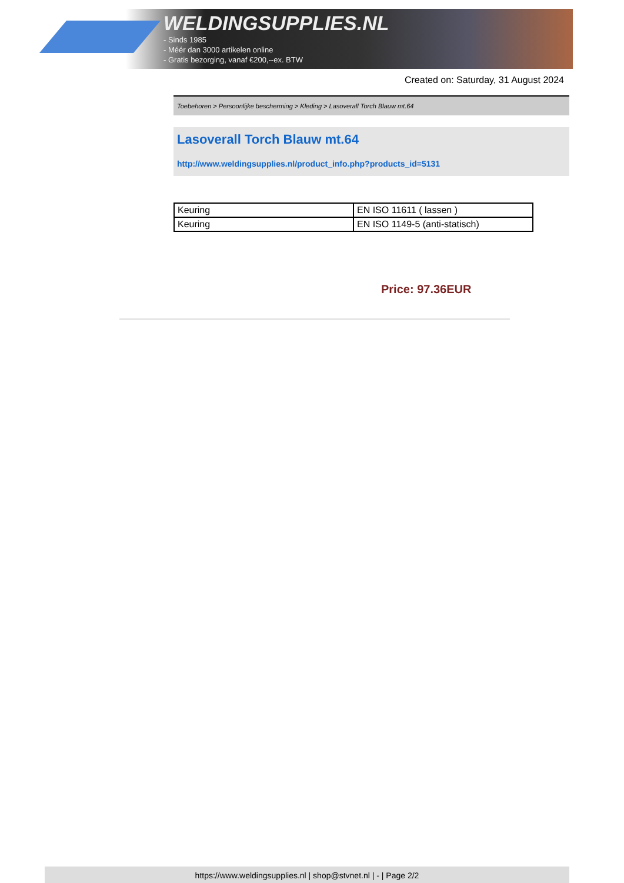WELDINGSUPPLIES.NL
- Sinds 1985
- Méér dan 3000 artikelen online
- Gratis bezorging, vanaf €200,--ex. BTW
Created on: Saturday, 31 August 2024
Toebehoren > Persoonlijke bescherming > Kleding > Lasoverall Torch Blauw mt.64
Lasoverall Torch Blauw mt.64
http://www.weldingsupplies.nl/product_info.php?products_id=5131
| Keuring | EN ISO 11611 ( lassen ) |
| Keuring | EN ISO 1149-5 (anti-statisch) |
Price: 97.36EUR
https://www.weldingsupplies.nl | shop@stvnet.nl | - | Page 2/2